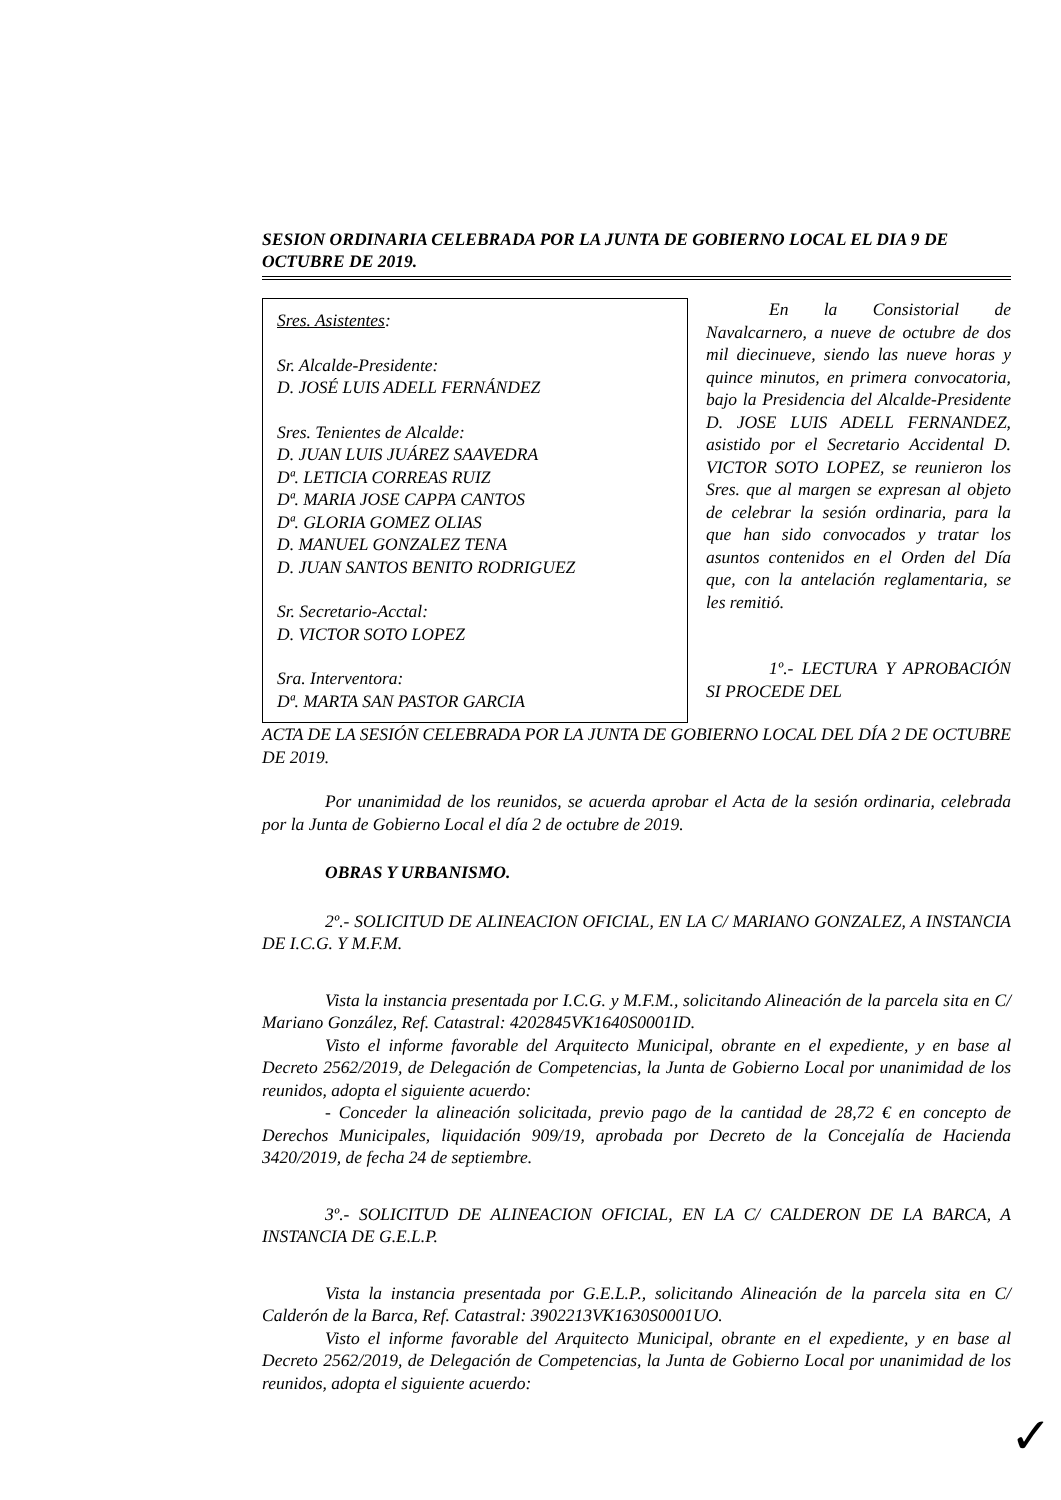SESION ORDINARIA CELEBRADA POR LA JUNTA DE GOBIERNO LOCAL EL DIA 9 DE OCTUBRE DE 2019.
Sres. Asistentes:
Sr. Alcalde-Presidente:
D. JOSÉ LUIS ADELL FERNÁNDEZ
Sres. Tenientes de Alcalde:
D. JUAN LUIS JUÁREZ SAAVEDRA
Dª. LETICIA CORREAS RUIZ
Dª. MARIA JOSE CAPPA CANTOS
Dª. GLORIA GOMEZ OLIAS
D. MANUEL GONZALEZ TENA
D. JUAN SANTOS BENITO RODRIGUEZ
Sr. Secretario-Acctal:
D. VICTOR SOTO LOPEZ
Sra. Interventora:
Dª. MARTA SAN PASTOR GARCIA
En la Consistorial de Navalcarnero, a nueve de octubre de dos mil diecinueve, siendo las nueve horas y quince minutos, en primera convocatoria, bajo la Presidencia del Alcalde-Presidente D. JOSE LUIS ADELL FERNANDEZ, asistido por el Secretario Accidental D. VICTOR SOTO LOPEZ, se reunieron los Sres. que al margen se expresan al objeto de celebrar la sesión ordinaria, para la que han sido convocados y tratar los asuntos contenidos en el Orden del Día que, con la antelación reglamentaria, se les remitió.
1º.- LECTURA Y APROBACIÓN SI PROCEDE DEL
ACTA DE LA SESIÓN CELEBRADA POR LA JUNTA DE GOBIERNO LOCAL DEL DÍA 2 DE OCTUBRE DE 2019.
Por unanimidad de los reunidos, se acuerda aprobar el Acta de la sesión ordinaria, celebrada por la Junta de Gobierno Local el día 2 de octubre de 2019.
OBRAS Y URBANISMO.
2º.- SOLICITUD DE ALINEACION OFICIAL, EN LA C/ MARIANO GONZALEZ, A INSTANCIA DE I.C.G. Y M.F.M.
Vista la instancia presentada por I.C.G. y M.F.M., solicitando Alineación de la parcela sita en C/ Mariano González, Ref. Catastral: 4202845VK1640S0001ID.
Visto el informe favorable del Arquitecto Municipal, obrante en el expediente, y en base al Decreto 2562/2019, de Delegación de Competencias, la Junta de Gobierno Local por unanimidad de los reunidos, adopta el siguiente acuerdo:
- Conceder la alineación solicitada, previo pago de la cantidad de 28,72 € en concepto de Derechos Municipales, liquidación 909/19, aprobada por Decreto de la Concejalía de Hacienda 3420/2019, de fecha 24 de septiembre.
3º.- SOLICITUD DE ALINEACION OFICIAL, EN LA C/ CALDERON DE LA BARCA, A INSTANCIA DE G.E.L.P.
Vista la instancia presentada por G.E.L.P., solicitando Alineación de la parcela sita en C/ Calderón de la Barca, Ref. Catastral: 3902213VK1630S0001UO.
Visto el informe favorable del Arquitecto Municipal, obrante en el expediente, y en base al Decreto 2562/2019, de Delegación de Competencias, la Junta de Gobierno Local por unanimidad de los reunidos, adopta el siguiente acuerdo:
✓